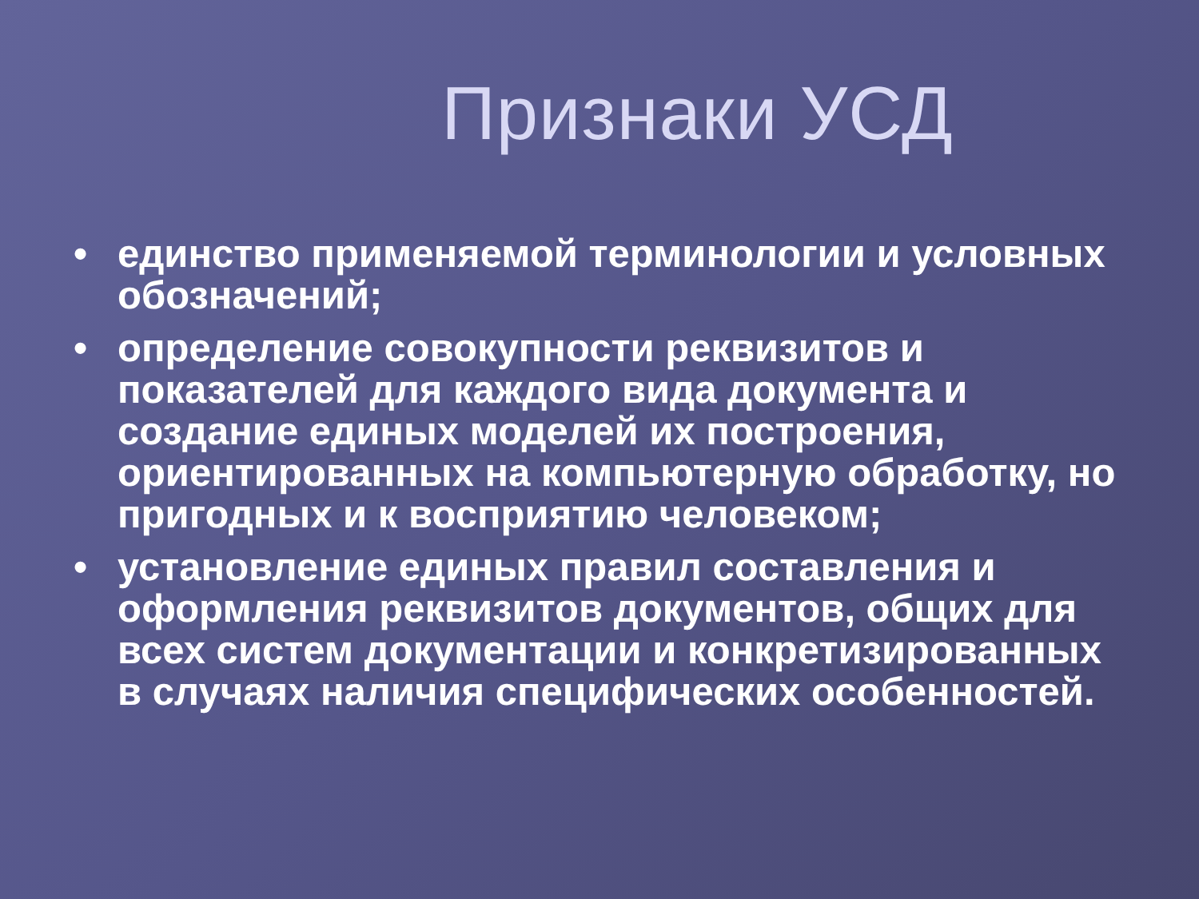Признаки УСД
• единство применяемой терминологии и условных обозначений;
• определение совокупности реквизитов и показателей для каждого вида документа и создание единых моделей их построения, ориентированных на компьютерную обработку, но пригодных и к восприятию человеком;
• установление единых правил составления и оформления реквизитов документов, общих для всех систем документации и конкретизированных в случаях наличия специфических особенностей.